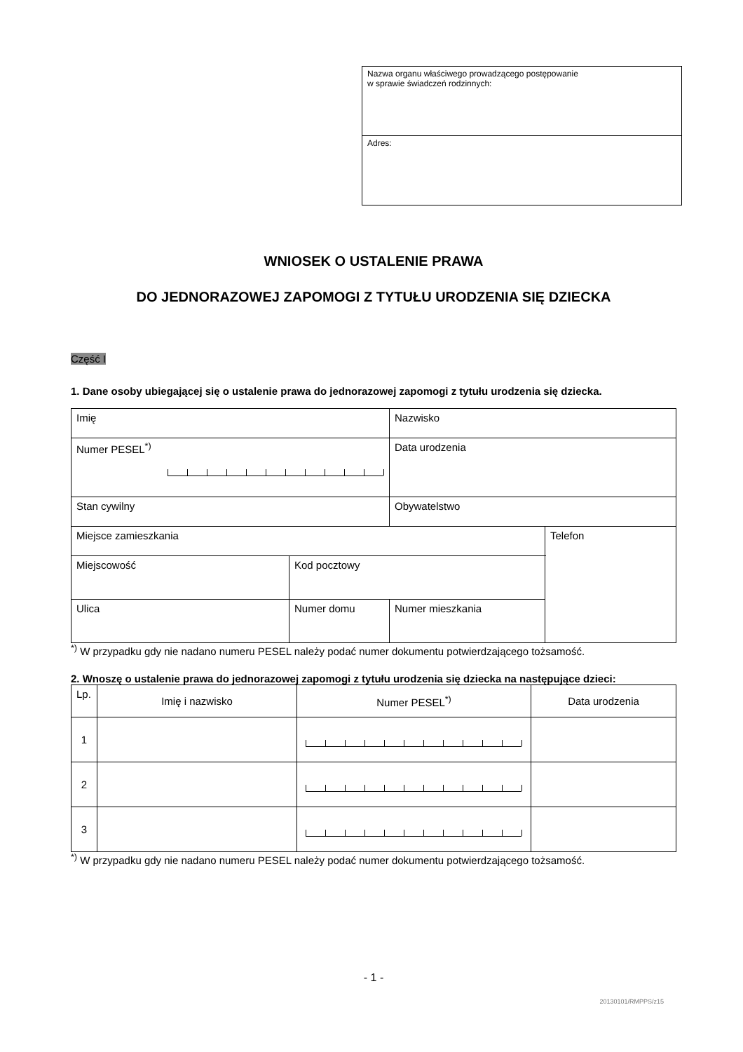Nazwa organu właściwego prowadzącego postępowanie
w sprawie świadczeń rodzinnych:
Adres:
WNIOSEK O USTALENIE PRAWA
DO JEDNORAZOWEJ ZAPOMOGI Z TYTUŁU URODZENIA SIĘ DZIECKA
Część I
1. Dane osoby ubiegającej się o ustalenie prawa do jednorazowej zapomogi z tytułu urodzenia się dziecka.
| Imię | | Nazwisko | |
| Numer PESEL<sup>*)</sup> | | Data urodzenia | |
| Stan cywilny | | Obywatelstwo | |
| Miejsce zamieszkania | | | Telefon |
| Miejscowość | Kod pocztowy | | |
| Ulica | Numer domu | Numer mieszkania | |
<sup>*)</sup> W przypadku gdy nie nadano numeru PESEL należy podać numer dokumentu potwierdzającego tożsamość.
2. Wnoszę o ustalenie prawa do jednorazowej zapomogi z tytułu urodzenia się dziecka na następujące dzieci:
| Lp. | Imię i nazwisko | Numer PESEL<sup>*)</sup> | Data urodzenia |
| --- | --- | --- | --- |
| 1 | | | |
| 2 | | | |
| 3 | | | |
<sup>*)</sup> W przypadku gdy nie nadano numeru PESEL należy podać numer dokumentu potwierdzającego tożsamość.
- 1 -
20130101/RMPPS/z15